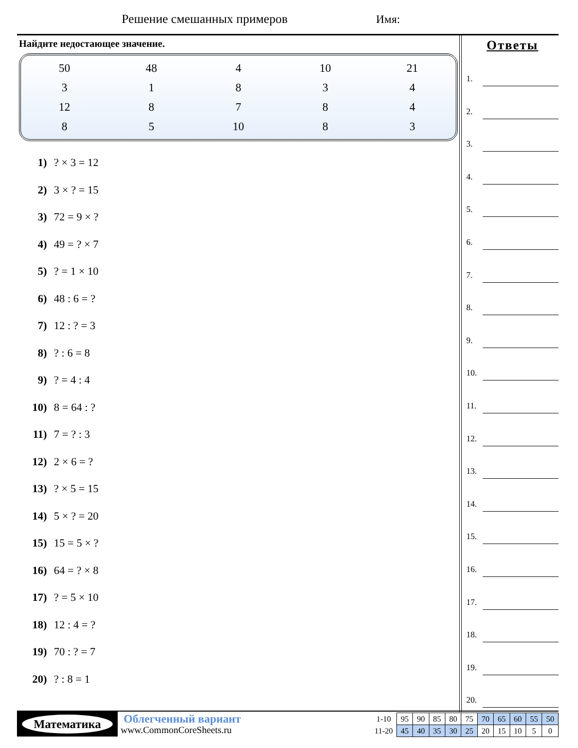Решение смешанных примеров Имя:
Найдите недостающее значение.
| 50 | 48 | 4 | 10 | 21 |
| 3 | 1 | 8 | 3 | 4 |
| 12 | 8 | 7 | 8 | 4 |
| 8 | 5 | 10 | 8 | 3 |
1) ? × 3 = 12
2) 3 × ? = 15
3) 72 = 9 × ?
4) 49 = ? × 7
5) ? = 1 × 10
6) 48 : 6 = ?
7) 12 : ? = 3
8) ? : 6 = 8
9) ? = 4 : 4
10) 8 = 64 : ?
11) 7 = ? : 3
12) 2 × 6 = ?
13) ? × 5 = 15
14) 5 × ? = 20
15) 15 = 5 × ?
16) 64 = ? × 8
17) ? = 5 × 10
18) 12 : 4 = ?
19) 70 : ? = 7
20) ? : 8 = 1
Ответы
1.
2.
3.
4.
5.
6.
7.
8.
9.
10.
11.
12.
13.
14.
15.
16.
17.
18.
19.
20.
Математика Облегченный вариант
www.CommonCoreSheets.ru
| 1-10 | 95 | 90 | 85 | 80 | 75 | 70 | 65 | 60 | 55 | 50 |
| 11-20 | 45 | 40 | 35 | 30 | 25 | 20 | 15 | 10 | 5 | 0 |